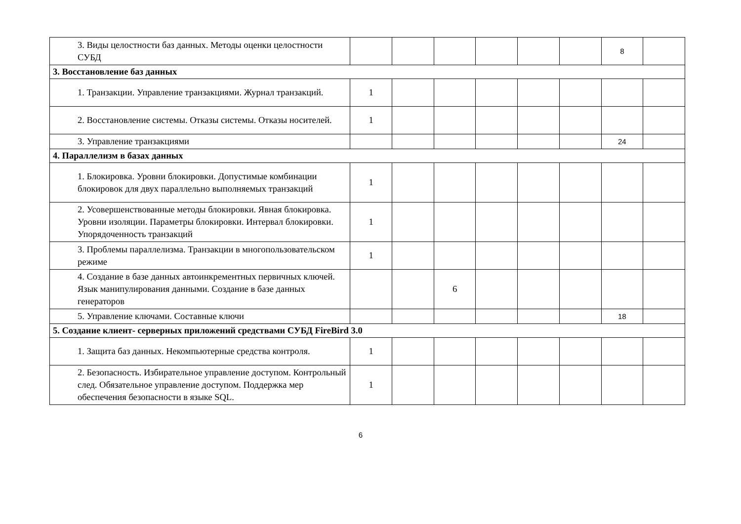| 3. Виды целостности баз данных. Методы оценки целостности СУБД | | | | | | | 8 | |
| 3. Восстановление баз данных | | | | | | | | |
| 1. Транзакции. Управление транзакциями. Журнал транзакций. | 1 | | | | | | | |
| 2. Восстановление системы. Отказы системы. Отказы носителей. | 1 | | | | | | | |
| 3. Управление транзакциями | | | | | | | 24 | |
| 4. Параллелизм в базах данных | | | | | | | | |
| 1. Блокировка. Уровни блокировки. Допустимые комбинации блокировок для двух параллельно выполняемых транзакций | 1 | | | | | | | |
| 2. Усовершенствованные методы блокировки. Явная блокировка. Уровни изоляции. Параметры блокировки. Интервал блокировки. Упорядоченность транзакций | 1 | | | | | | | |
| 3. Проблемы параллелизма. Транзакции в многопользовательском режиме | 1 | | | | | | | |
| 4. Создание в базе данных автоинкрементных первичных ключей. Язык манипулирования данными. Создание в базе данных генераторов | | | 6 | | | | | |
| 5. Управление ключами. Составные ключи | | | | | | | 18 | |
| 5. Создание клиент- серверных приложений средствами СУБД FireBird 3.0 | | | | | | | | |
| 1. Защита баз данных. Некомпьютерные средства контроля. | 1 | | | | | | | |
| 2. Безопасность. Избирательное управление доступом. Контрольный след. Обязательное управление доступом. Поддержка мер обеспечения безопасности в языке SQL. | 1 | | | | | | | |
6